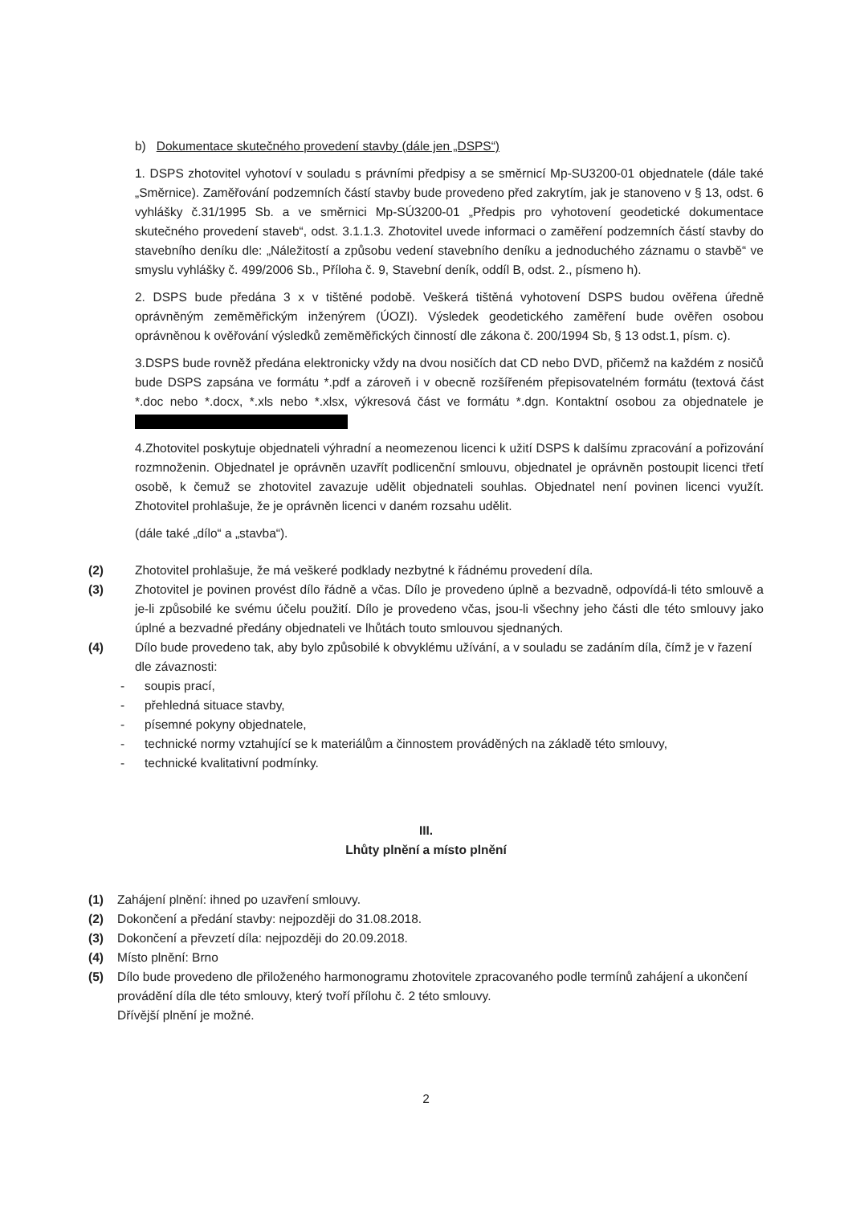b) Dokumentace skutečného provedení stavby (dále jen „DSPS“)
1. DSPS zhotovitel vyhotoví v souladu s právními předpisy a se směrnicí Mp-SU3200-01 objednatele (dále také „Směrnice). Zaměřování podzemních částí stavby bude provedeno před zakrytím, jak je stanoveno v § 13, odst. 6 vyhlášky č.31/1995 Sb. a ve směrnici Mp-SÚ3200-01 „Předpis pro vyhotovení geodetické dokumentace skutečného provedení staveb“, odst. 3.1.1.3. Zhotovitel uvede informaci o zaměření podzemních částí stavby do stavebního deníku dle: „Náležitostí a způsobu vedení stavebního deníku a jednoduchého záznamu o stavbě“ ve smyslu vyhlášky č. 499/2006 Sb., Příloha č. 9, Stavební deník, oddíl B, odst. 2., písmeno h).
2. DSPS bude předána 3 x v tištěné podobě. Veškerá tištěná vyhotovení DSPS budou ověřena úředně oprávněným zeměměřickým inženýrem (ÚOZI). Výsledek geodetického zaměření bude ověřen osobou oprávněnou k ověřování výsledků zeměměřických činností dle zákona č. 200/1994 Sb, § 13 odst.1, písm. c).
3.DSPS bude rovněž předána elektronicky vždy na dvou nosičích dat CD nebo DVD, přičemž na každém z nosičů bude DSPS zapsána ve formátu *.pdf a zároveň i v obecně rozšířeném přepisovatelném formátu (textová část *.doc nebo *.docx, *.xls nebo *.xlsx, výkresová část ve formátu *.dgn. Kontaktní osobou za objednatele je
4.Zhotovitel poskytuje objednateli výhradní a neomezenou licenci k užití DSPS k dalšímu zpracování a pořizování rozmnoženin. Objednatel je oprávněn uzavřít podlicenční smlouvu, objednatel je oprávněn postoupit licenci třetí osobě, k čemuž se zhotovitel zavazuje udělit objednateli souhlas. Objednatel není povinen licenci využít. Zhotovitel prohlašuje, že je oprávněn licenci v daném rozsahu udělit.
(dále také „dílo“ a „stavba“).
(2) Zhotovitel prohlašuje, že má veškeré podklady nezbytné k řádnému provedení díla.
(3) Zhotovitel je povinen provést dílo řádně a včas. Dílo je provedeno úplně a bezvadně, odpovídá-li této smlouvě a je-li způsobilé ke svému účelu použití. Dílo je provedeno včas, jsou-li všechny jeho části dle této smlouvy jako úplné a bezvadné předány objednateli ve lhůtách touto smlouvou sjednaných.
(4) Dílo bude provedeno tak, aby bylo způsobilé k obvyklému užívání, a v souladu se zadáním díla, čímž je v řazení dle závaznosti:
- soupis prací,
- přehledná situace stavby,
- písemné pokyny objednatele,
- technické normy vztahující se k materiálům a činnostem prováděných na základě této smlouvy,
- technické kvalitativní podmínky.
III.
Lhůty plnění a místo plnění
(1) Zahájení plnění: ihned po uzavření smlouvy.
(2) Dokončení a předání stavby: nejpozději do 31.08.2018.
(3) Dokončení a převzetí díla: nejpozději do 20.09.2018.
(4) Místo plnění: Brno
(5) Dílo bude provedeno dle přiloženého harmonogramu zhotovitele zpracovaného podle termínů zahájení a ukončení provádění díla dle této smlouvy, který tvoří přílohu č. 2 této smlouvy.
Dřívější plnění je možné.
2